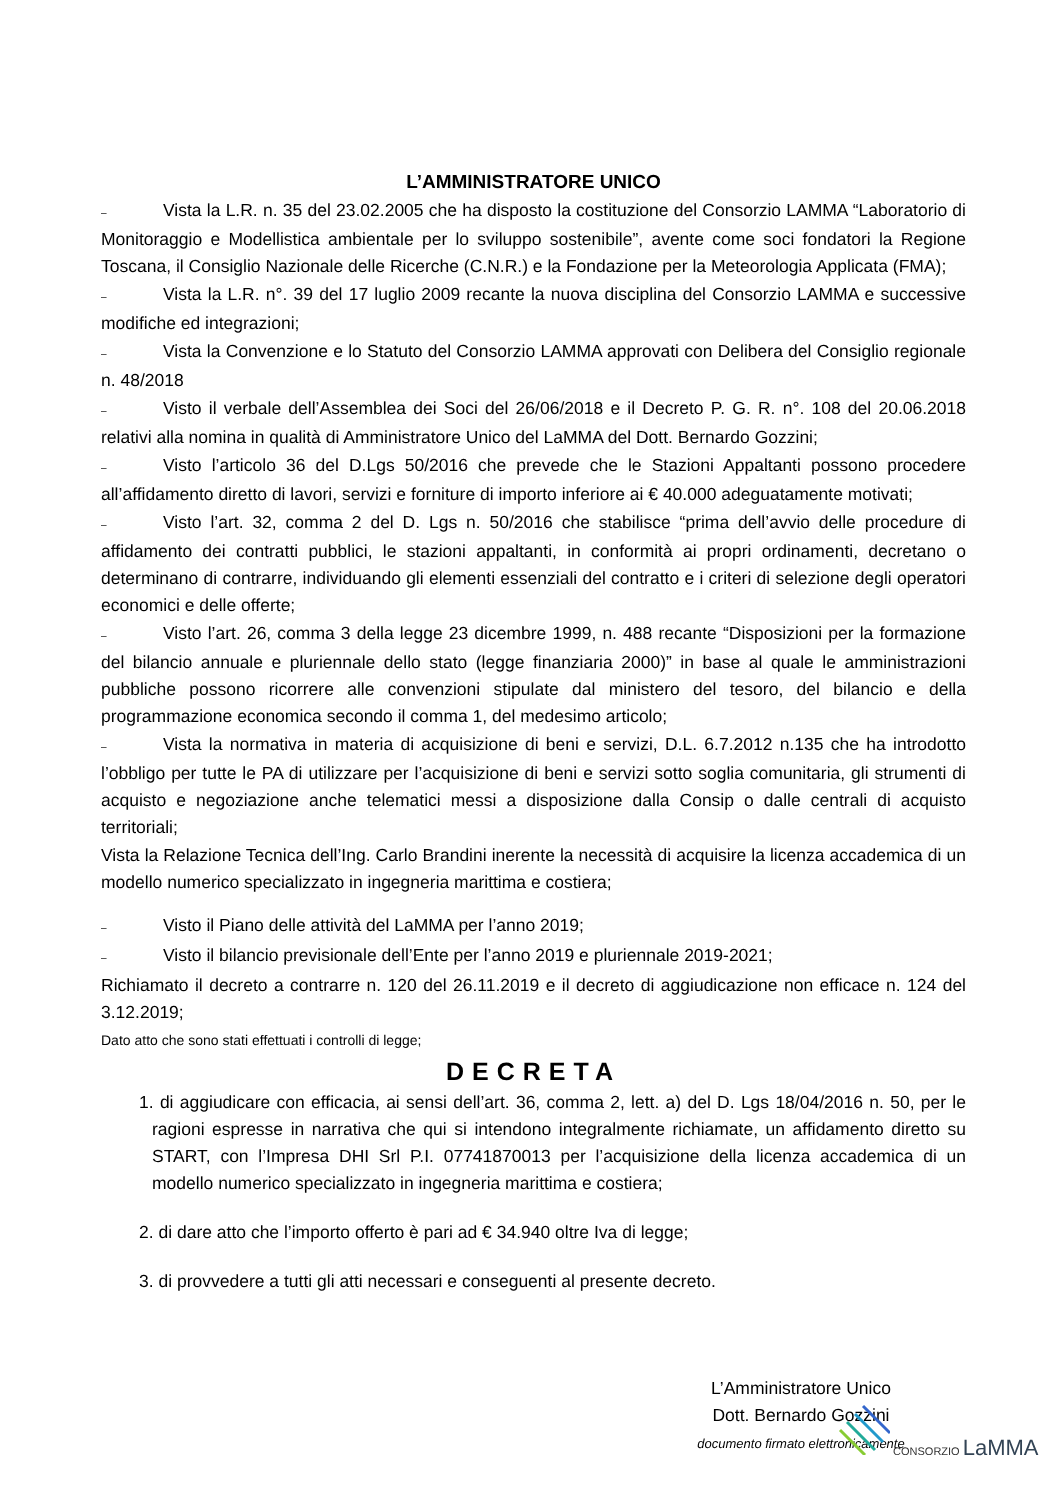L’AMMINISTRATORE UNICO
– Vista la L.R. n. 35 del 23.02.2005 che ha disposto la costituzione del Consorzio LAMMA “Laboratorio di Monitoraggio e Modellistica ambientale per lo sviluppo sostenibile”, avente come soci fondatori la Regione Toscana, il Consiglio Nazionale delle Ricerche (C.N.R.) e la Fondazione per la Meteorologia Applicata (FMA);
– Vista la L.R. n°. 39 del 17 luglio 2009 recante la nuova disciplina del Consorzio LAMMA e successive modifiche ed integrazioni;
– Vista la Convenzione e lo Statuto del Consorzio LAMMA approvati con Delibera del Consiglio regionale n. 48/2018
– Visto il verbale dell’Assemblea dei Soci del 26/06/2018 e il Decreto P. G. R. n°. 108 del 20.06.2018 relativi alla nomina in qualità di Amministratore Unico del LaMMA del Dott. Bernardo Gozzini;
– Visto l’articolo 36 del D.Lgs 50/2016 che prevede che le Stazioni Appaltanti possono procedere all’affidamento diretto di lavori, servizi e forniture di importo inferiore ai € 40.000 adeguatamente motivati;
– Visto l’art. 32, comma 2 del D. Lgs n. 50/2016 che stabilisce “prima dell’avvio delle procedure di affidamento dei contratti pubblici, le stazioni appaltanti, in conformità ai propri ordinamenti, decretano o determinano di contrarre, individuando gli elementi essenziali del contratto e i criteri di selezione degli operatori economici e delle offerte;
– Visto l’art. 26, comma 3 della legge 23 dicembre 1999, n. 488 recante “Disposizioni per la formazione del bilancio annuale e pluriennale dello stato (legge finanziaria 2000)” in base al quale le amministrazioni pubbliche possono ricorrere alle convenzioni stipulate dal ministero del tesoro, del bilancio e della programmazione economica secondo il comma 1, del medesimo articolo;
– Vista la normativa in materia di acquisizione di beni e servizi, D.L. 6.7.2012 n.135 che ha introdotto l’obbligo per tutte le PA di utilizzare per l’acquisizione di beni e servizi sotto soglia comunitaria, gli strumenti di acquisto e negoziazione anche telematici messi a disposizione dalla Consip o dalle centrali di acquisto territoriali;
Vista la Relazione Tecnica dell’Ing. Carlo Brandini inerente la necessità di acquisire la licenza accademica di un modello numerico specializzato in ingegneria marittima e costiera;
– Visto il Piano delle attività del LaMMA per l’anno 2019;
– Visto il bilancio previsionale dell’Ente per l’anno 2019 e pluriennale 2019-2021;
Richiamato il decreto a contrarre n. 120 del 26.11.2019 e il decreto di aggiudicazione non efficace n. 124 del 3.12.2019;
Dato atto che sono stati effettuati i controlli di legge;
DECRETA
1. di aggiudicare con efficacia, ai sensi dell’art. 36, comma 2, lett. a) del D. Lgs 18/04/2016 n. 50, per le ragioni espresse in narrativa che qui si intendono integralmente richiamate, un affidamento diretto su START, con l’Impresa DHI Srl P.I. 07741870013 per l’acquisizione della licenza accademica di un modello numerico specializzato in ingegneria marittima e costiera;
2. di dare atto che l’importo offerto è pari ad € 34.940 oltre Iva di legge;
3. di provvedere a tutti gli atti necessari e conseguenti al presente decreto.
L’Amministratore Unico
Dott. Bernardo Gozzini
documento firmato elettronicamente
CONSORZIO LaMMA